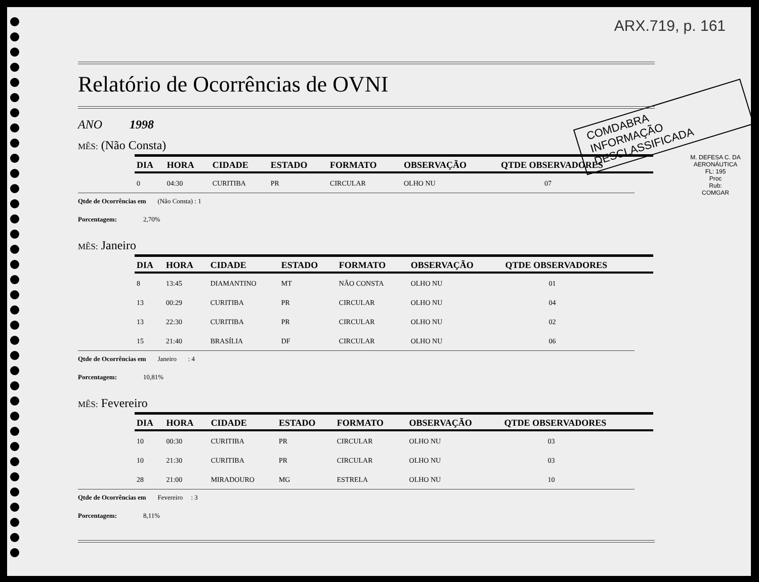ARX.719, p. 161
COMDABRA
INFORMAÇÃO DESCLASSIFICADA
M. DEFESA C. DA AERONÁUTICA
FL: 195
Proc
Rub:
COMGAR
Relatório de Ocorrências de OVNI
ANO 1998
MÊS: (Não Consta)
| DIA | HORA | CIDADE | ESTADO | FORMATO | OBSERVAÇÃO | QTDE OBSERVADORES |
| --- | --- | --- | --- | --- | --- | --- |
| 0 | 04:30 | CURITIBA | PR | CIRCULAR | OLHO NU | 07 |
Qtde de Ocorrências em (Não Consta) : 1
Porcentagem: 2,70%
MÊS: Janeiro
| DIA | HORA | CIDADE | ESTADO | FORMATO | OBSERVAÇÃO | QTDE OBSERVADORES |
| --- | --- | --- | --- | --- | --- | --- |
| 8 | 13:45 | DIAMANTINO | MT | NÃO CONSTA | OLHO NU | 01 |
| 13 | 00:29 | CURITIBA | PR | CIRCULAR | OLHO NU | 04 |
| 13 | 22:30 | CURITIBA | PR | CIRCULAR | OLHO NU | 02 |
| 15 | 21:40 | BRASÍLIA | DF | CIRCULAR | OLHO NU | 06 |
Qtde de Ocorrências em Janeiro : 4
Porcentagem: 10,81%
MÊS: Fevereiro
| DIA | HORA | CIDADE | ESTADO | FORMATO | OBSERVAÇÃO | QTDE OBSERVADORES |
| --- | --- | --- | --- | --- | --- | --- |
| 10 | 00:30 | CURITIBA | PR | CIRCULAR | OLHO NU | 03 |
| 10 | 21:30 | CURITIBA | PR | CIRCULAR | OLHO NU | 03 |
| 28 | 21:00 | MIRADOURO | MG | ESTRELA | OLHO NU | 10 |
Qtde de Ocorrências em Fevereiro : 3
Porcentagem: 8,11%